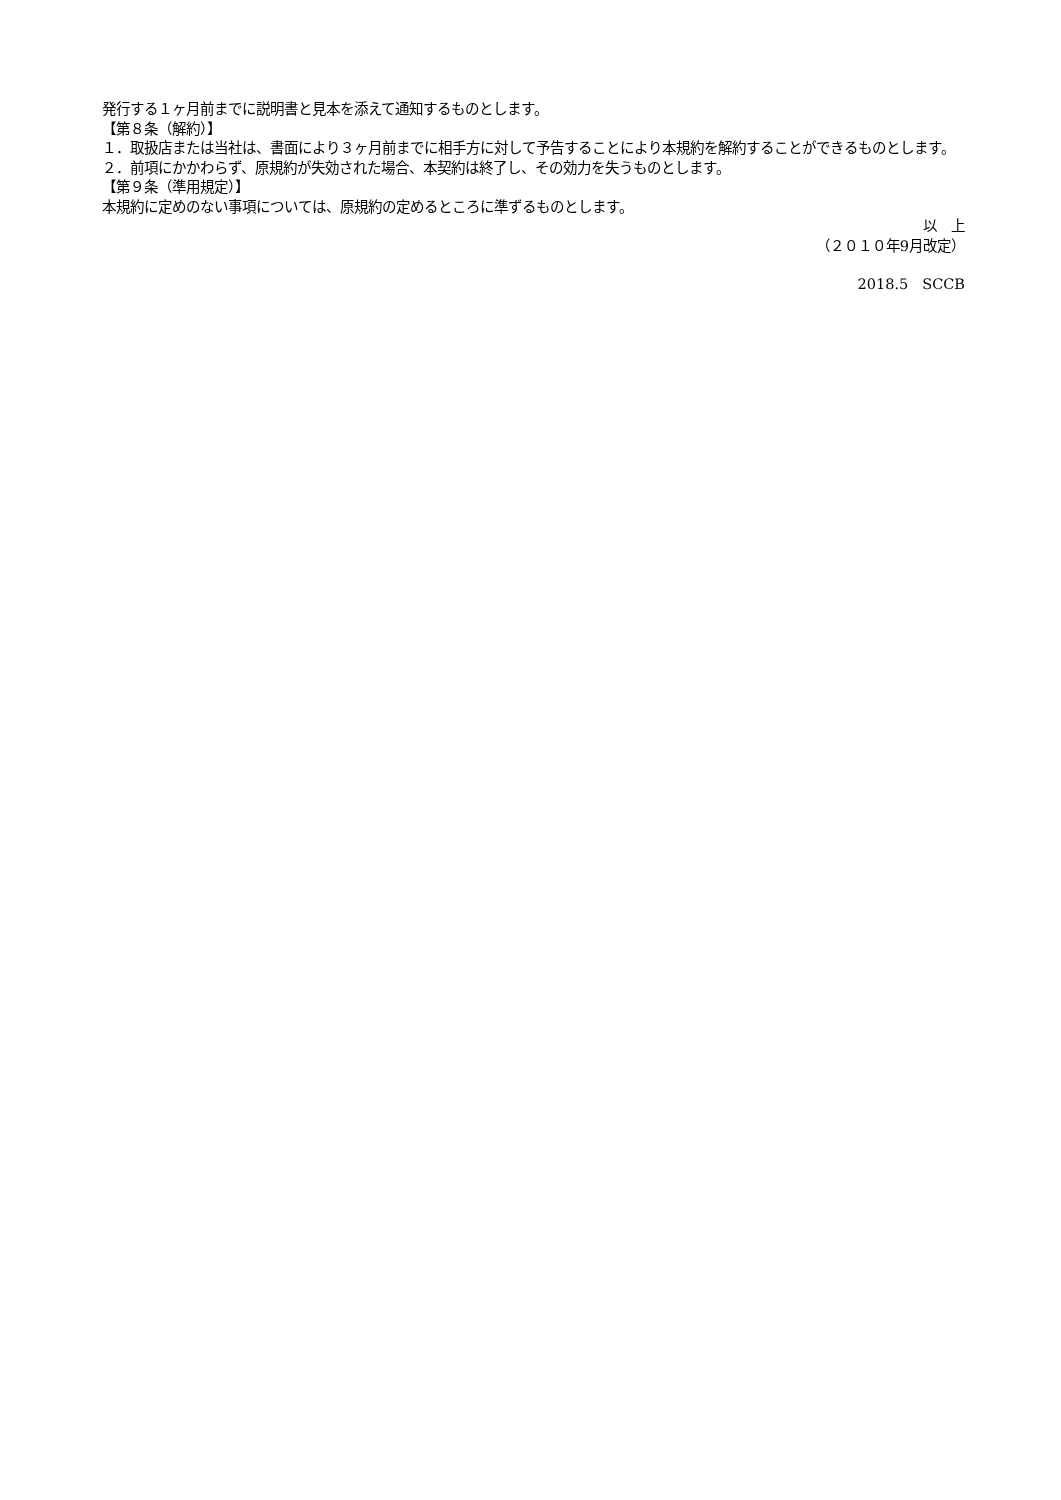発行する１ヶ月前までに説明書と見本を添えて通知するものとします。
【第８条（解約）】
１．取扱店または当社は、書面により３ヶ月前までに相手方に対して予告することにより本規約を解約することができるものとします。
２．前項にかかわらず、原規約が失効された場合、本契約は終了し、その効力を失うものとします。
【第９条（準用規定）】
本規約に定めのない事項については、原規約の定めるところに準ずるものとします。
以　上
（２０１０年9月改定）
2018.5　SCCB